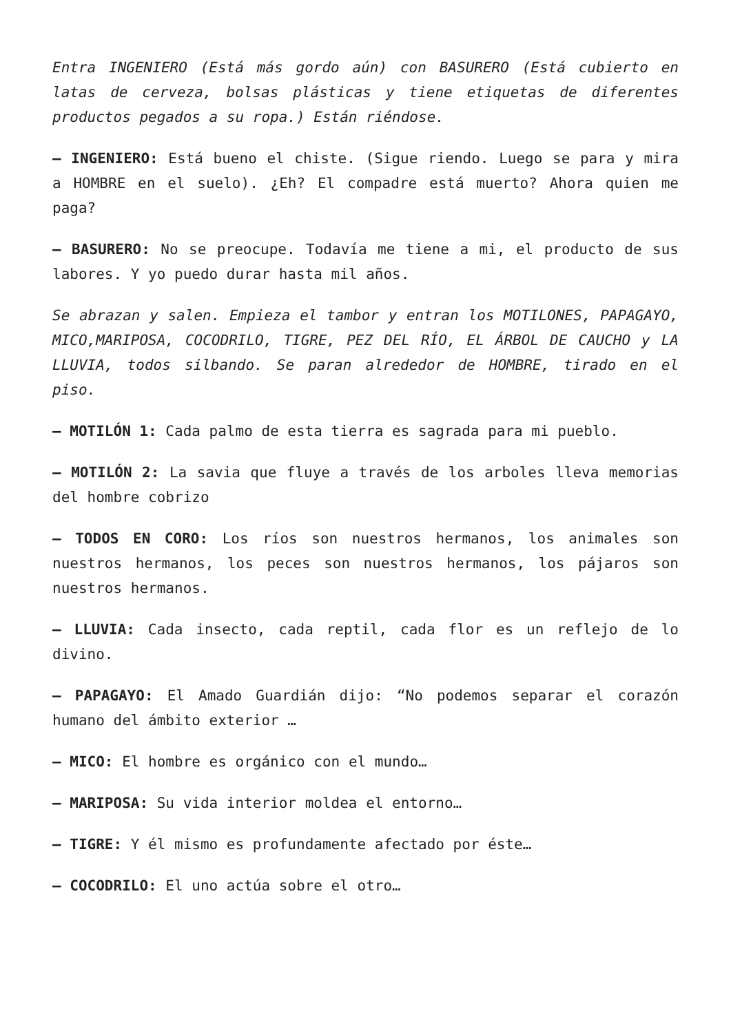Entra INGENIERO (Está más gordo aún) con BASURERO (Está cubierto en latas de cerveza, bolsas plásticas y tiene etiquetas de diferentes productos pegados a su ropa.) Están riéndose.
– INGENIERO: Está bueno el chiste. (Sigue riendo. Luego se para y mira a HOMBRE en el suelo). ¿Eh? El compadre está muerto? Ahora quien me paga?
– BASURERO: No se preocupe. Todavía me tiene a mi, el producto de sus labores. Y yo puedo durar hasta mil años.
Se abrazan y salen. Empieza el tambor y entran los MOTILONES, PAPAGAYO, MICO,MARIPOSA, COCODRILO, TIGRE, PEZ DEL RÍO, EL ÁRBOL DE CAUCHO y LA LLUVIA, todos silbando. Se paran alrededor de HOMBRE, tirado en el piso.
– MOTILÓN 1: Cada palmo de esta tierra es sagrada para mi pueblo.
– MOTILÓN 2: La savia que fluye a través de los arboles lleva memorias del hombre cobrizo
– TODOS EN CORO: Los ríos son nuestros hermanos, los animales son nuestros hermanos, los peces son nuestros hermanos, los pájaros son nuestros hermanos.
– LLUVIA: Cada insecto, cada reptil, cada flor es un reflejo de lo divino.
– PAPAGAYO: El Amado Guardián dijo: “No podemos separar el corazón humano del ámbito exterior …
– MICO: El hombre es orgánico con el mundo…
– MARIPOSA: Su vida interior moldea el entorno…
– TIGRE: Y él mismo es profundamente afectado por éste…
– COCODRILO: El uno actúa sobre el otro…